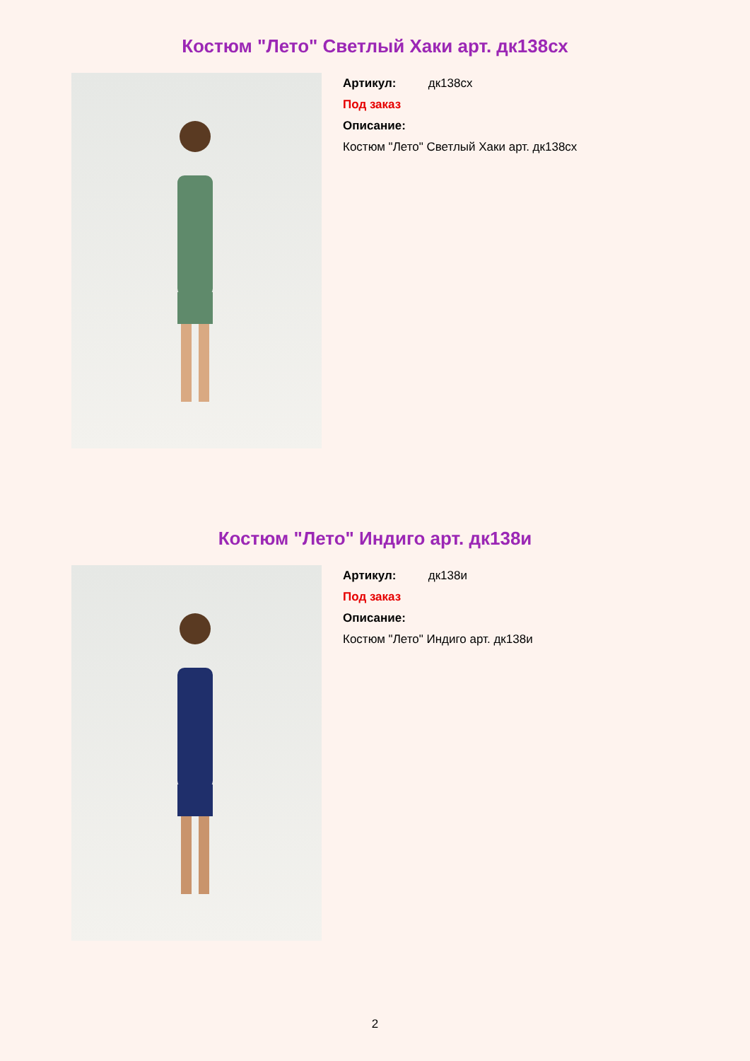Костюм "Лето" Светлый Хаки арт. дк138сх
Артикул: дк138сх
Под заказ
Описание:
Костюм "Лето" Светлый Хаки арт. дк138сх
Костюм "Лето" Индиго арт. дк138и
Артикул: дк138и
Под заказ
Описание:
Костюм "Лето" Индиго арт. дк138и
2